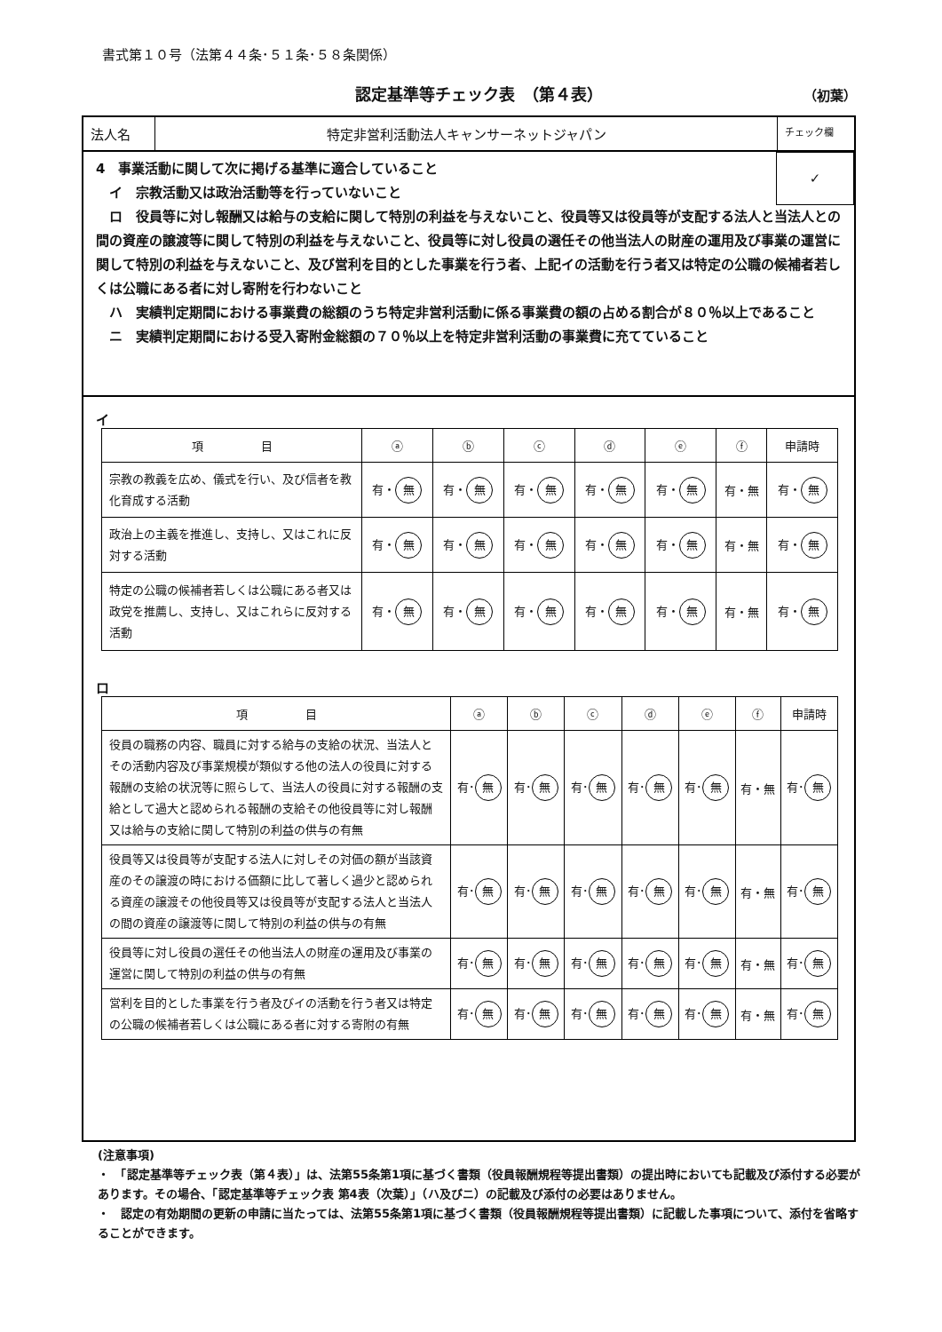書式第１０号（法第４４条･５１条･５８条関係）
認定基準等チェック表　（第４表） （初葉）
法人名 特定非営利活動法人キャンサーネットジャパン
チェック欄
✓
4　事業活動に関して次に掲げる基準に適合していること
　イ　宗教活動又は政治活動等を行っていないこと
　ロ　役員等に対し報酬又は給与の支給に関して特別の利益を与えないこと、役員等又は役員等が支配する法人と当法人との間の資産の譲渡等に関して特別の利益を与えないこと、役員等に対し役員の選任その他当法人の財産の運用及び事業の運営に関して特別の利益を与えないこと、及び営利を目的とした事業を行う者、上記イの活動を行う者又は特定の公職の候補者若しくは公職にある者に対し寄附を行わないこと
　ハ　実績判定期間における事業費の総額のうち特定非営利活動に係る事業費の額の占める割合が８０％以上であること
　ニ　実績判定期間における受入寄附金総額の７０％以上を特定非営利活動の事業費に充てていること
イ
| 項 目 | ⓐ | ⓑ | ⓒ | ⓓ | ⓔ | ⓕ | 申請時 |
| --- | --- | --- | --- | --- | --- | --- | --- |
| 宗教の教義を広め、儀式を行い、及び信者を教化育成する活動 | 有・ 無 | 有・ 無 | 有・ 無 | 有・ 無 | 有・ 無 | 有・無 | 有・ 無 |
| 政治上の主義を推進し、支持し、又はこれに反対する活動 | 有・ 無 | 有・ 無 | 有・ 無 | 有・ 無 | 有・ 無 | 有・無 | 有・ 無 |
| 特定の公職の候補者若しくは公職にある者又は政党を推薦し、支持し、又はこれらに反対する活動 | 有・ 無 | 有・ 無 | 有・ 無 | 有・ 無 | 有・ 無 | 有・無 | 有・ 無 |
ロ
| 項 目 | ⓐ | ⓑ | ⓒ | ⓓ | ⓔ | ⓕ | 申請時 |
| --- | --- | --- | --- | --- | --- | --- | --- |
| 役員の職務の内容、職員に対する給与の支給の状況、当法人とその活動内容及び事業規模が類似する他の法人の役員に対する報酬の支給の状況等に照らして、当法人の役員に対する報酬の支給として過大と認められる報酬の支給その他役員等に対し報酬又は給与の支給に関して特別の利益の供与の有無 | 有･ 無 | 有･ 無 | 有･ 無 | 有･ 無 | 有･ 無 | 有・無 | 有･ 無 |
| 役員等又は役員等が支配する法人に対しその対価の額が当該資産のその譲渡の時における価額に比して著しく過少と認められる資産の譲渡その他役員等又は役員等が支配する法人と当法人の間の資産の譲渡等に関して特別の利益の供与の有無 | 有･ 無 | 有･ 無 | 有･ 無 | 有･ 無 | 有･ 無 | 有・無 | 有･ 無 |
| 役員等に対し役員の選任その他当法人の財産の運用及び事業の運営に関して特別の利益の供与の有無 | 有･ 無 | 有･ 無 | 有･ 無 | 有･ 無 | 有･ 無 | 有・無 | 有･ 無 |
| 営利を目的とした事業を行う者及びイの活動を行う者又は特定の公職の候補者若しくは公職にある者に対する寄附の有無 | 有･ 無 | 有･ 無 | 有･ 無 | 有･ 無 | 有･ 無 | 有・無 | 有･ 無 |
(注意事項)
・　「認定基準等チェック表（第４表）」は、法第55条第1項に基づく書類（役員報酬規程等提出書類）の提出時においても記載及び添付する必要があります。その場合、「認定基準等チェック表 第4表（次葉）」（ハ及びニ）の記載及び添付の必要はありません。
・　認定の有効期間の更新の申請に当たっては、法第55条第1項に基づく書類（役員報酬規程等提出書類）に記載した事項について、添付を省略することができます。